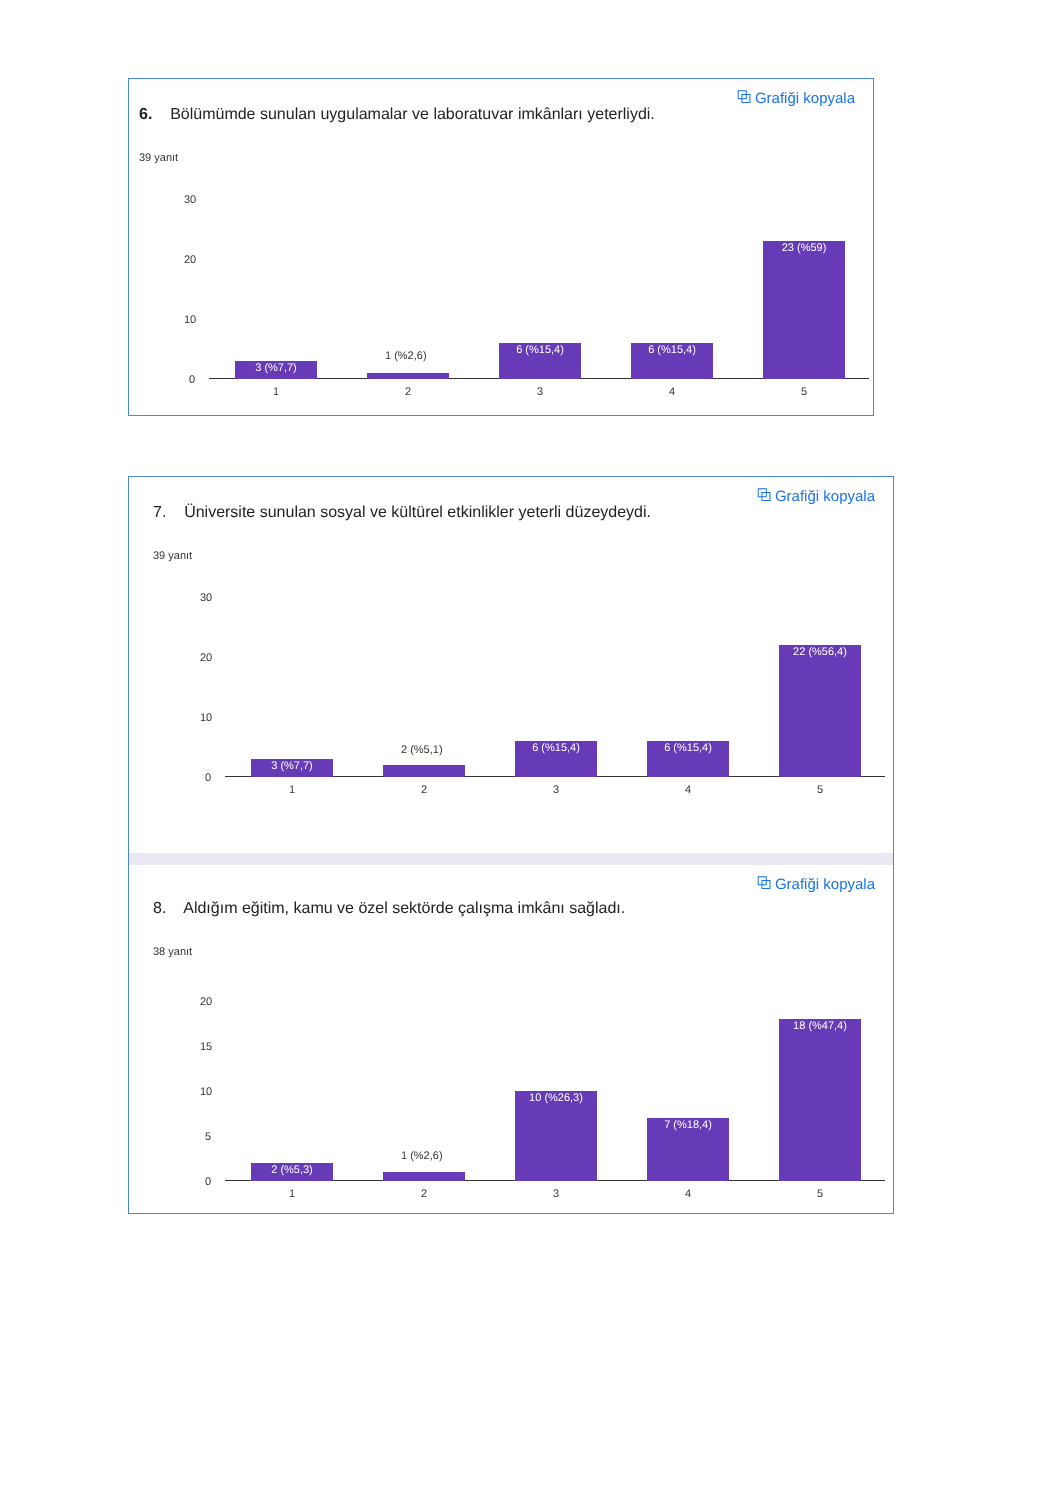⧉ Grafiği kopyala
6. Bölümümde sunulan uygulamalar ve laboratuvar imkânları yeterliydi.
39 yanıt
30
20
10
0
3 (%7,7)
1 (%2,6)
6 (%15,4) 6 (%15,4) 23 (%59)
1 2 3 4 5
⧉ Grafiği kopyala
7. Üniversite sunulan sosyal ve kültürel etkinlikler yeterli düzeydeydi.
39 yanıt
30
20
10
0
3 (%7,7)
2 (%5,1)
6 (%15,4) 6 (%15,4) 22 (%56,4)
1 2 3 4 5
⧉ Grafiği kopyala
8. Aldığım eğitim, kamu ve özel sektörde çalışma imkânı sağladı.
38 yanıt
20
15
10
5
0
2 (%5,3)
1 (%2,6)
10 (%26,3) 7 (%18,4) 18 (%47,4)
1 2 3 4 5